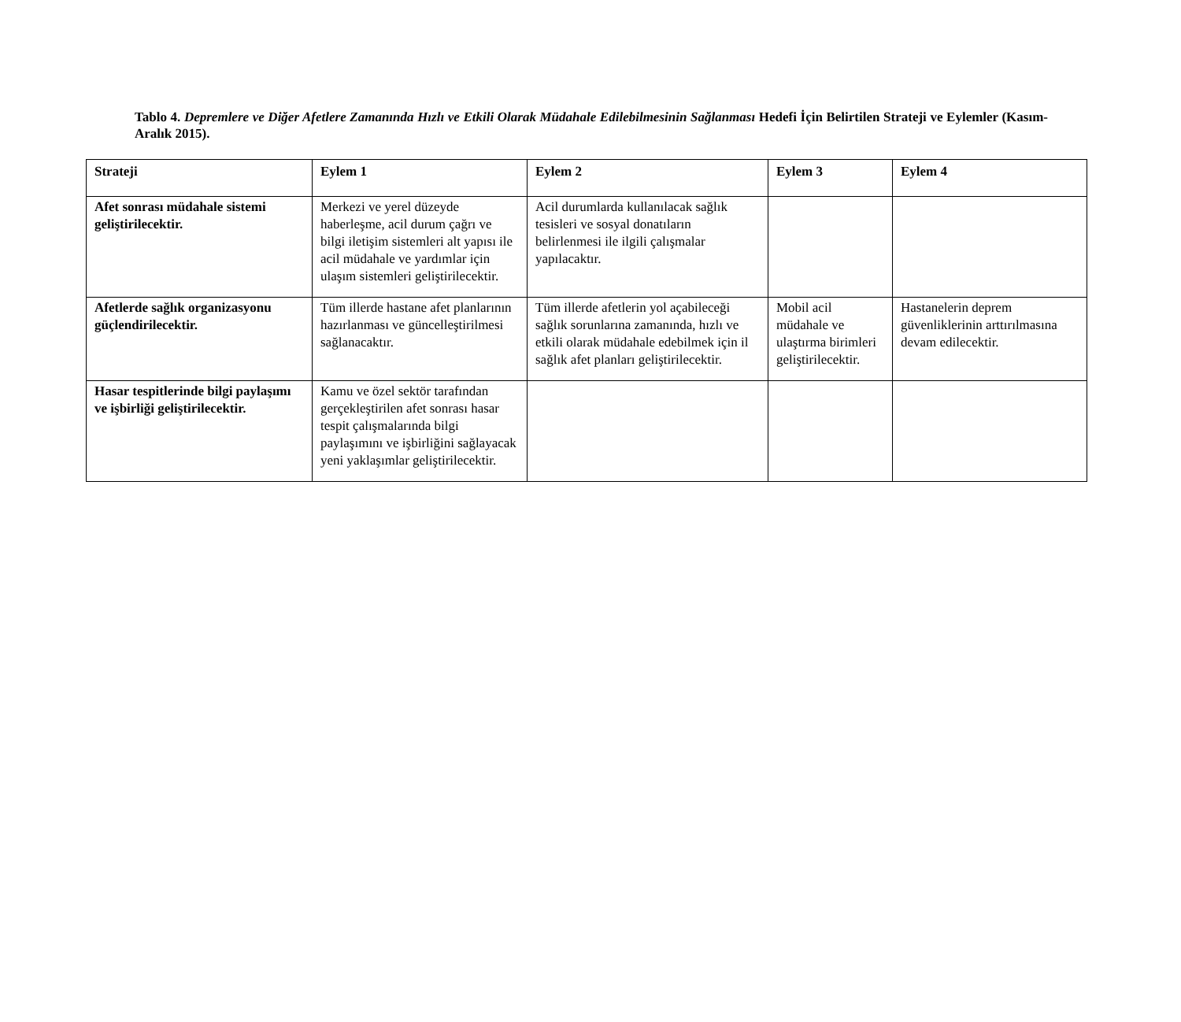Tablo 4. Depremlere ve Diğer Afetlere Zamanında Hızlı ve Etkili Olarak Müdahale Edilebilmesinin Sağlanması Hedefi İçin Belirtilen Strateji ve Eylemler (Kasım-Aralık 2015).
| Strateji | Eylem 1 | Eylem 2 | Eylem 3 | Eylem 4 |
| --- | --- | --- | --- | --- |
| Afet sonrası müdahale sistemi geliştirilecektir. | Merkezi ve yerel düzeyde haberleşme, acil durum çağrı ve bilgi iletişim sistemleri alt yapısı ile acil müdahale ve yardımlar için ulaşım sistemleri geliştirilecektir. | Acil durumlarda kullanılacak sağlık tesisleri ve sosyal donatıların belirlenmesi ile ilgili çalışmalar yapılacaktır. | | |
| Afetlerde sağlık organizasyonu güçlendirilecektir. | Tüm illerde hastane afet planlarının hazırlanması ve güncelleştirilmesi sağlanacaktır. | Tüm illerde afetlerin yol açabileceği sağlık sorunlarına zamanında, hızlı ve etkili olarak müdahale edebilmek için il sağlık afet planları geliştirilecektir. | Mobil acil müdahale ve ulaştırma birimleri geliştirilecektir. | Hastanelerin deprem güvenliklerinin arttırılmasına devam edilecektir. |
| Hasar tespitlerinde bilgi paylaşımı ve işbirliği geliştirilecektir. | Kamu ve özel sektör tarafından gerçekleştirilen afet sonrası hasar tespit çalışmalarında bilgi paylaşımını ve işbirliğini sağlayacak yeni yaklaşımlar geliştirilecektir. | | | |